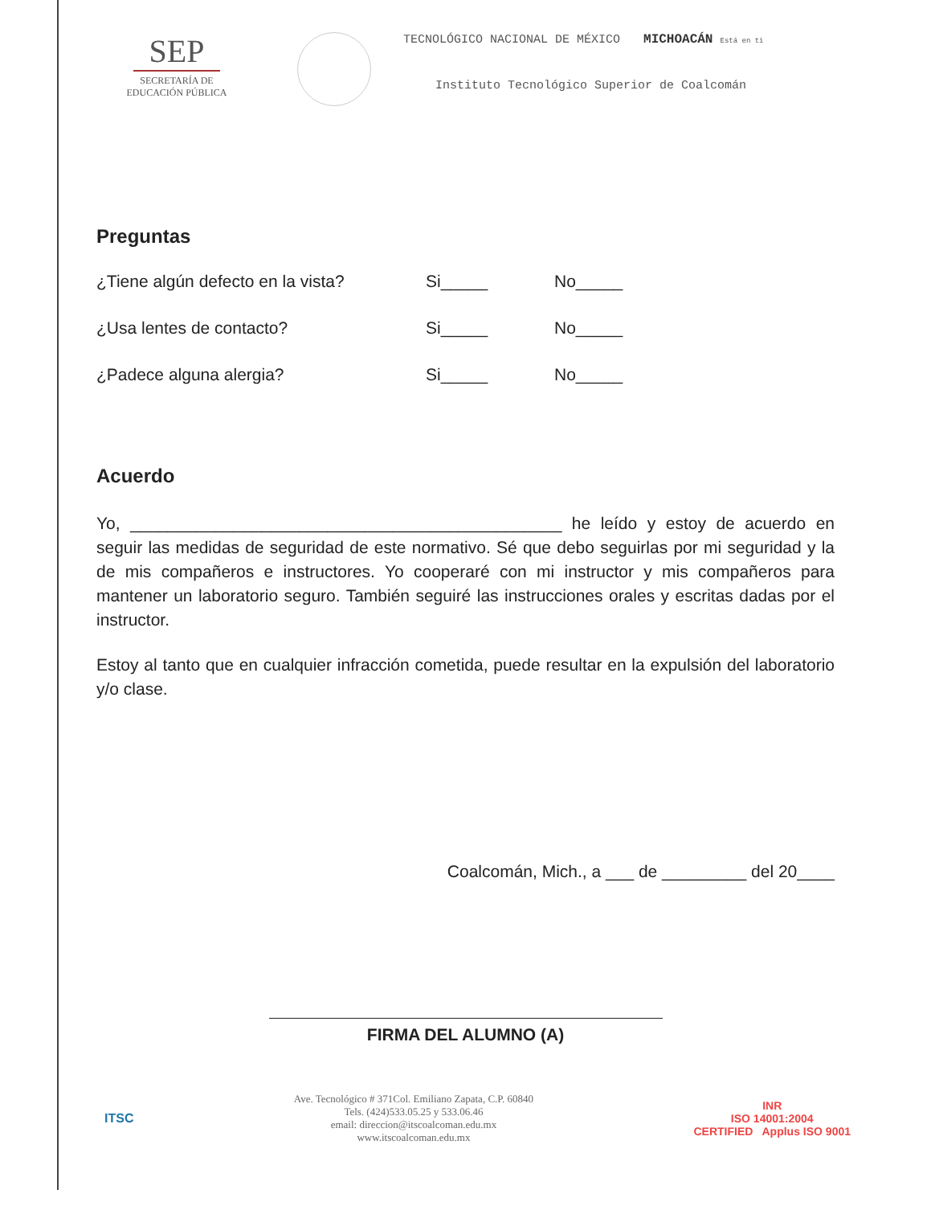SEP
SECRETARÍA DE
EDUCACIÓN PÚBLICA
TECNOLÓGICO NACIONAL DE MÉXICO MICHOACÁN Está en ti
Instituto Tecnológico Superior de Coalcomán
Preguntas
¿Tiene algún defecto en la vista? Si_____ No_____
¿Usa lentes de contacto? Si_____ No_____
¿Padece alguna alergia? Si_____ No_____
Acuerdo
Yo, ______________________________________________ he leído y estoy de acuerdo en seguir las medidas de seguridad de este normativo. Sé que debo seguirlas por mi seguridad y la de mis compañeros e instructores. Yo cooperaré con mi instructor y mis compañeros para mantener un laboratorio seguro. También seguiré las instrucciones orales y escritas dadas por el instructor.
Estoy al tanto que en cualquier infracción cometida, puede resultar en la expulsión del laboratorio y/o clase.
Coalcomán, Mich., a ___ de _________ del 20____
FIRMA DEL ALUMNO (A)
ITSC
Ave. Tecnológico # 371Col. Emiliano Zapata, C.P. 60840
Tels. (424)533.05.25 y 533.06.46
email: direccion@itscoalcoman.edu.mx
www.itscoalcoman.edu.mx
INR
ISO 14001:2004
CERTIFIED Applus ISO 9001